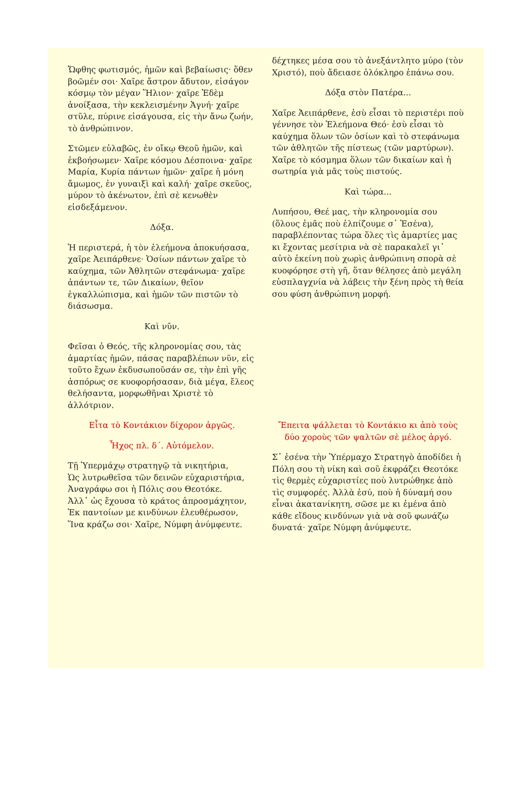| Ὤφθης φωτισμός, ἡμῶν καὶ βεβαίωσις· ὅθεν βοῶμέν σοι· Χαῖρε ἄστρον ἄδυτον, εἰσάγον κόσμῳ τὸν μέγαν Ἥλιον· χαῖρε Ἐδὲμ ἀνοίξασα, τὴν κεκλεισμένην Ἁγνή· χαῖρε στῦλε, πύρινε εἰσάγουσα, εἰς τὴν ἄνω ζωήν, τὸ ἀνθρώπινον. Στῶμεν εὐλαβῶς, ἐν οἴκῳ Θεοῦ ἡμῶν, καὶ ἐκβοήσωμεν· Χαῖρε κόσμου Δέσποινα· χαῖρε Μαρία, Κυρία πάντων ἡμῶν· χαῖρε ἡ μόνη ἄμωμος, ἐν γυναιξὶ καὶ καλή· χαῖρε σκεῦος, μύρον τὸ ἀκένωτον, ἐπὶ σὲ κενωθὲν εἰσδεξάμενον. Δόξα. Ἡ περιστερά, ἡ τὸν ἐλεήμονα ἀποκυήσασα, χαῖρε Ἀειπάρθενε· Ὁσίων πάντων χαῖρε τὸ καύχημα, τῶν Ἀθλητῶν στεφάνωμα· χαῖρε ἁπάντων τε, τῶν Δικαίων, θεῖον ἐγκαλλώπισμα, καὶ ἡμῶν τῶν πιστῶν τὸ διάσωσμα. Καὶ νῦν. Φεῖσαι ὁ Θεός, τῆς κληρονομίας σου, τὰς ἁμαρτίας ἡμῶν, πάσας παραβλέπων νῦν, εἰς τοῦτο ἔχων ἐκδυσωποῦσάν σε, τὴν ἐπὶ γῆς ἀσπόρως σε κυοφορήσασαν, διὰ μέγα, ἔλεος θελήσαντα, μορφωθῆναι Χριστὲ τὸ ἀλλότριον. | δέχτηκες μέσα σου τὸ ἀνεξάντλητο μύρο (τὸν Χριστό), ποὺ ἄδειασε ὁλόκληρο ἐπάνω σου. Δόξα στὸν Πατέρα... Χαῖρε Ἀειπάρθενε, ἐσὺ εἶσαι τὸ περιστέρι ποὺ γέννησε τὸν Ἐλεήμονα Θεό· ἐσὺ εἶσαι τὸ καύχημα ὅλων τῶν ὁσίων καὶ τὸ στεφάνωμα τῶν ἀθλητῶν τῆς πίστεως (τῶν μαρτύρων). Χαῖρε τὸ κόσμημα ὅλων τῶν δικαίων καὶ ἡ σωτηρία γιὰ μᾶς τοὺς πιστούς. Καὶ τώρα... Λυπήσου, Θεέ μας, τὴν κληρονομία σου (ὅλους ἐμᾶς ποὺ ἐλπίζουμε σ᾿ Ἐσένα), παραβλέποντας τώρα ὅλες τὶς ἁμαρτίες μας κι ἔχοντας μεσίτρια νὰ σὲ παρακαλεῖ γι᾿ αὐτὸ ἐκείνη ποὺ χωρὶς ἀνθρώπινη σπορὰ σὲ κυοφόρησε στὴ γῆ, ὅταν θέλησες ἀπὸ μεγάλη εὐσπλαγχνία νὰ λάβεις τὴν ξένη πρὸς τὴ θεία σου φύση ἀνθρώπινη μορφή. |
| Εἶτα τὸ Κοντάκιον δίχορον ἀργῶς. Ἦχος πλ. δ΄. Αὐτόμελον. Τῇ Ὑπερμάχῳ στρατηγῷ τὰ νικητήρια, Ὡς λυτρωθεῖσα τῶν δεινῶν εὐχαριστήρια, Ἀναγράφω σοι ἡ Πόλις σου Θεοτόκε. Ἀλλ᾿ ὡς ἔχουσα τὸ κράτος ἀπροσμάχητον, Ἐκ παντοίων με κινδύνων ἐλευθέρωσον, Ἵνα κράζω σοι· Χαῖρε, Νύμφη ἀνύμφευτε. | Ἔπειτα ψάλλεται τὸ Κοντάκιο κι ἀπὸ τοὺς δύο χοροὺς τῶν ψαλτῶν σὲ μέλος ἀργό. Σ᾿ ἐσένα τὴν Ὑπέρμαχο Στρατηγὸ ἀποδίδει ἡ Πόλη σου τὴ νίκη καὶ σοῦ ἐκφράζει Θεοτόκε τὶς θερμὲς εὐχαριστίες ποὺ λυτρώθηκε ἀπὸ τὶς συμφορές. Ἀλλὰ ἐσύ, ποὺ ἡ δύναμή σου εἶναι ἀκατανίκητη, σῶσε με κι ἐμένα ἀπὸ κάθε εἴδους κινδύνων γιὰ νὰ σοῦ φωνάζω δυνατά· χαῖρε Νύμφη ἀνύμφευτε. |